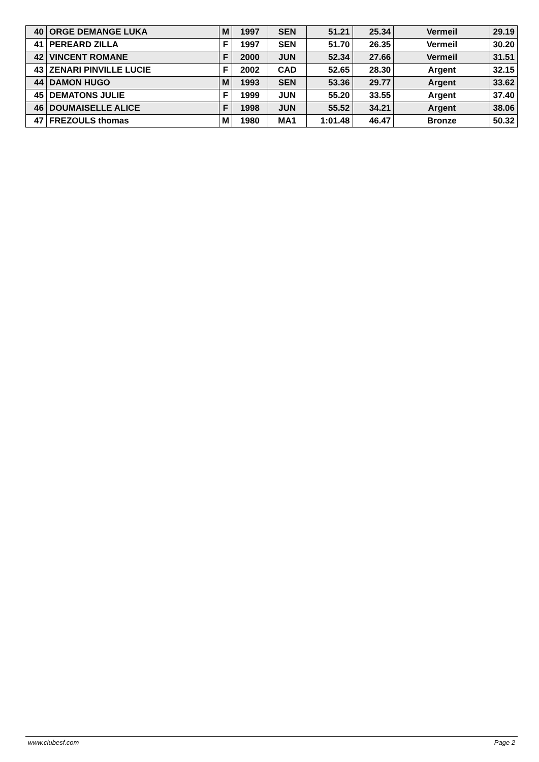| 40 | ORGE DEMANGE LUKA | M | 1997 | SEN | 51.21 | 25.34 | Vermeil | 29.19 |
| 41 | PEREARD ZILLA | F | 1997 | SEN | 51.70 | 26.35 | Vermeil | 30.20 |
| 42 | VINCENT ROMANE | F | 2000 | JUN | 52.34 | 27.66 | Vermeil | 31.51 |
| 43 | ZENARI PINVILLE LUCIE | F | 2002 | CAD | 52.65 | 28.30 | Argent | 32.15 |
| 44 | DAMON HUGO | M | 1993 | SEN | 53.36 | 29.77 | Argent | 33.62 |
| 45 | DEMATONS JULIE | F | 1999 | JUN | 55.20 | 33.55 | Argent | 37.40 |
| 46 | DOUMAISELLE ALICE | F | 1998 | JUN | 55.52 | 34.21 | Argent | 38.06 |
| 47 | FREZOULS thomas | M | 1980 | MA1 | 1:01.48 | 46.47 | Bronze | 50.32 |
www.clubesf.com Page 2